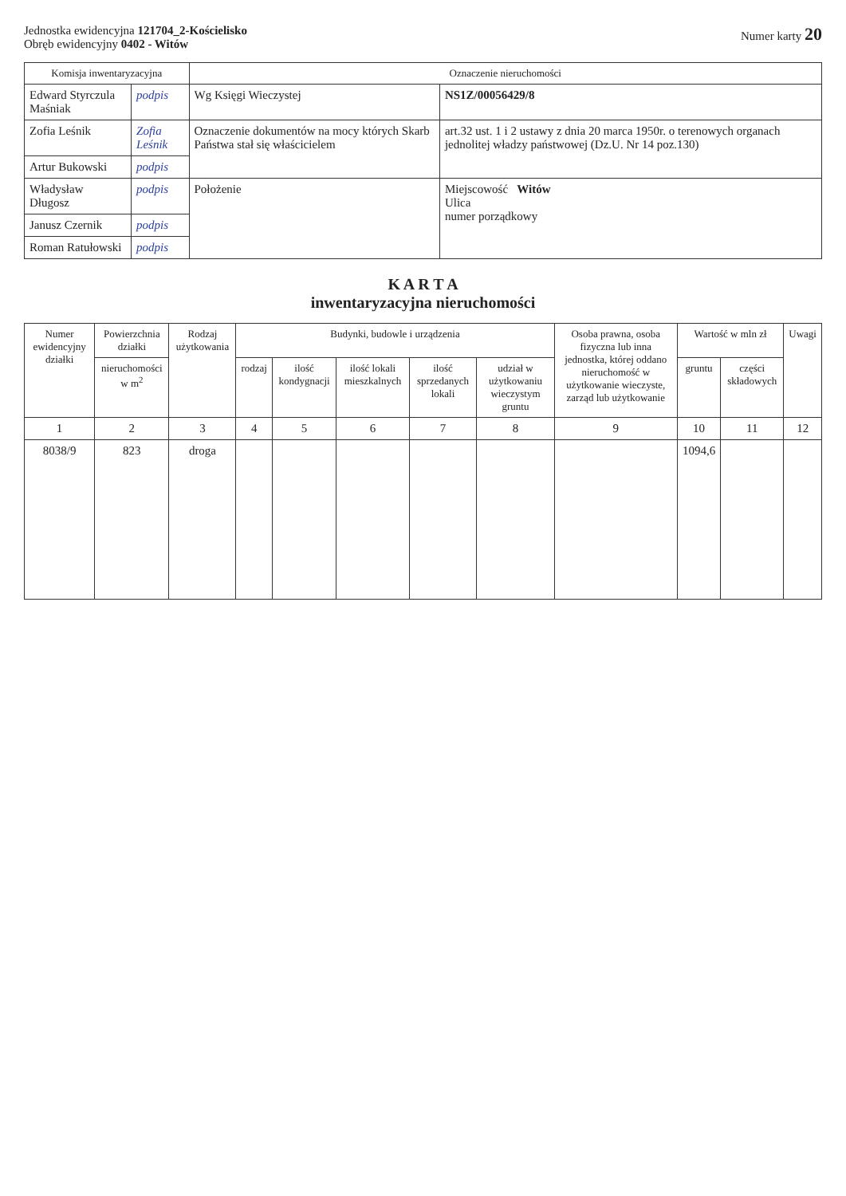Jednostka ewidencyjna 121704_2-Kościelisko
Obręb ewidencyjny 0402 - Witów
Numer karty 20
| Komisja inwentaryzacyjna | | Oznaczenie nieruchomości | |
| --- | --- | --- | --- |
| Edward Styrczula Maśniak | podpis | Wg Księgi Wieczystej | NS1Z/00056429/8 |
| Zofia Leśnik | Zofia Leśnik | Oznaczenie dokumentów na mocy których Skarb Państwa stał się właścicielem | art.32 ust. 1 i 2 ustawy z dnia 20 marca 1950r. o terenowych organach jednolitej władzy państwowej (Dz.U. Nr 14 poz.130) |
| Artur Bukowski | podpis | | |
| Władysław Długosz | podpis | Położenie | Miejscowość Witów Ulica numer porządkowy |
| Janusz Czernik | podpis | | |
| Roman Ratułowski | podpis | | |
K A R T A
inwentaryzacyjna nieruchomości
| Numer ewidencyjny działki | Powierzchnia działki | Rodzaj użytkowania | Budynki, budowle i urządzenia | | | | | Osoba prawna, osoba fizyczna lub inna jednostka, której oddano nieruchomość w użytkowanie wieczyste, zarząd lub użytkowanie | Wartość w mln zł | | Uwagi |
| --- | --- | --- | --- | --- | --- | --- | --- | --- | --- | --- | --- |
| | nieruchomości w m<sup>2</sup> | | rodzaj | ilość kondygnacji | ilość lokali mieszkalnych | ilość sprzedanych lokali | udział w użytkowaniu wieczystym gruntu | | gruntu | części składowych | |
| 1 | 2 | 3 | 4 | 5 | 6 | 7 | 8 | 9 | 10 | 11 | 12 |
| 8038/9 | 823 | droga | | | | | | | 1094,6 | | |